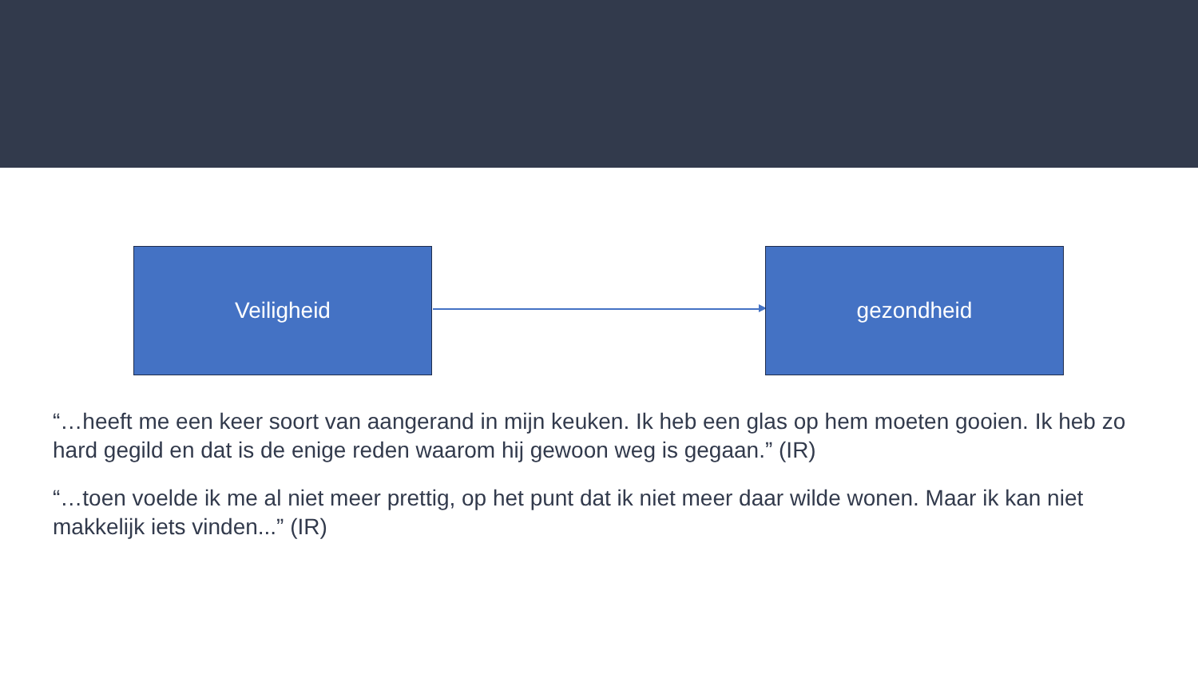Veiligheid gezondheid
“…heeft me een keer soort van aangerand in mijn keuken. Ik heb een glas op hem moeten gooien. Ik heb zo hard gegild en dat is de enige reden waarom hij gewoon weg is gegaan.” (IR)
“…toen voelde ik me al niet meer prettig, op het punt dat ik niet meer daar wilde wonen. Maar ik kan niet makkelijk iets vinden...” (IR)